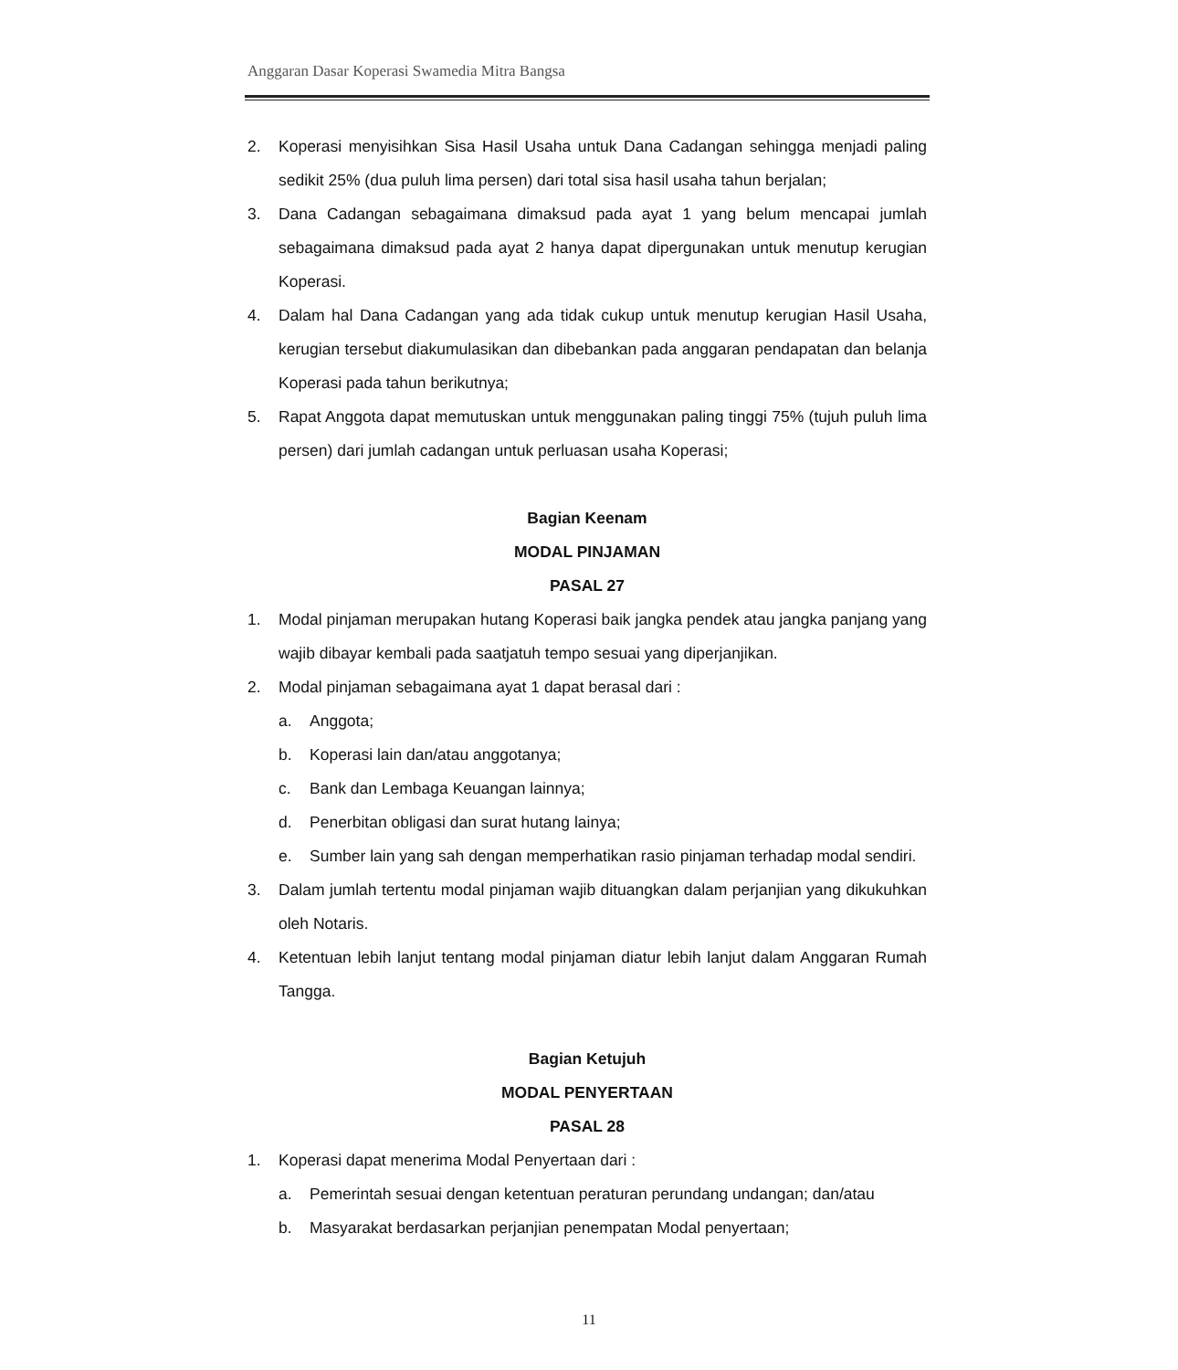Anggaran Dasar Koperasi Swamedia Mitra Bangsa
2. Koperasi menyisihkan Sisa Hasil Usaha untuk Dana Cadangan sehingga menjadi paling sedikit 25% (dua puluh lima persen) dari total sisa hasil usaha tahun berjalan;
3. Dana Cadangan sebagaimana dimaksud pada ayat 1 yang belum mencapai jumlah sebagaimana dimaksud pada ayat 2 hanya dapat dipergunakan untuk menutup kerugian Koperasi.
4. Dalam hal Dana Cadangan yang ada tidak cukup untuk menutup kerugian Hasil Usaha, kerugian tersebut diakumulasikan dan dibebankan pada anggaran pendapatan dan belanja Koperasi pada tahun berikutnya;
5. Rapat Anggota dapat memutuskan untuk menggunakan paling tinggi 75% (tujuh puluh lima persen) dari jumlah cadangan untuk perluasan usaha Koperasi;
Bagian Keenam
MODAL PINJAMAN
PASAL 27
1. Modal pinjaman merupakan hutang Koperasi baik jangka pendek atau jangka panjang yang wajib dibayar kembali pada saatjatuh tempo sesuai yang diperjanjikan.
2. Modal pinjaman sebagaimana ayat 1 dapat berasal dari :
a. Anggota;
b. Koperasi lain dan/atau anggotanya;
c. Bank dan Lembaga Keuangan lainnya;
d. Penerbitan obligasi dan surat hutang lainya;
e. Sumber lain yang sah dengan memperhatikan rasio pinjaman terhadap modal sendiri.
3. Dalam jumlah tertentu modal pinjaman wajib dituangkan dalam perjanjian yang dikukuhkan oleh Notaris.
4. Ketentuan lebih lanjut tentang modal pinjaman diatur lebih lanjut dalam Anggaran Rumah Tangga.
Bagian Ketujuh
MODAL PENYERTAAN
PASAL 28
1. Koperasi dapat menerima Modal Penyertaan dari :
a. Pemerintah sesuai dengan ketentuan peraturan perundang undangan; dan/atau
b. Masyarakat berdasarkan perjanjian penempatan Modal penyertaan;
11